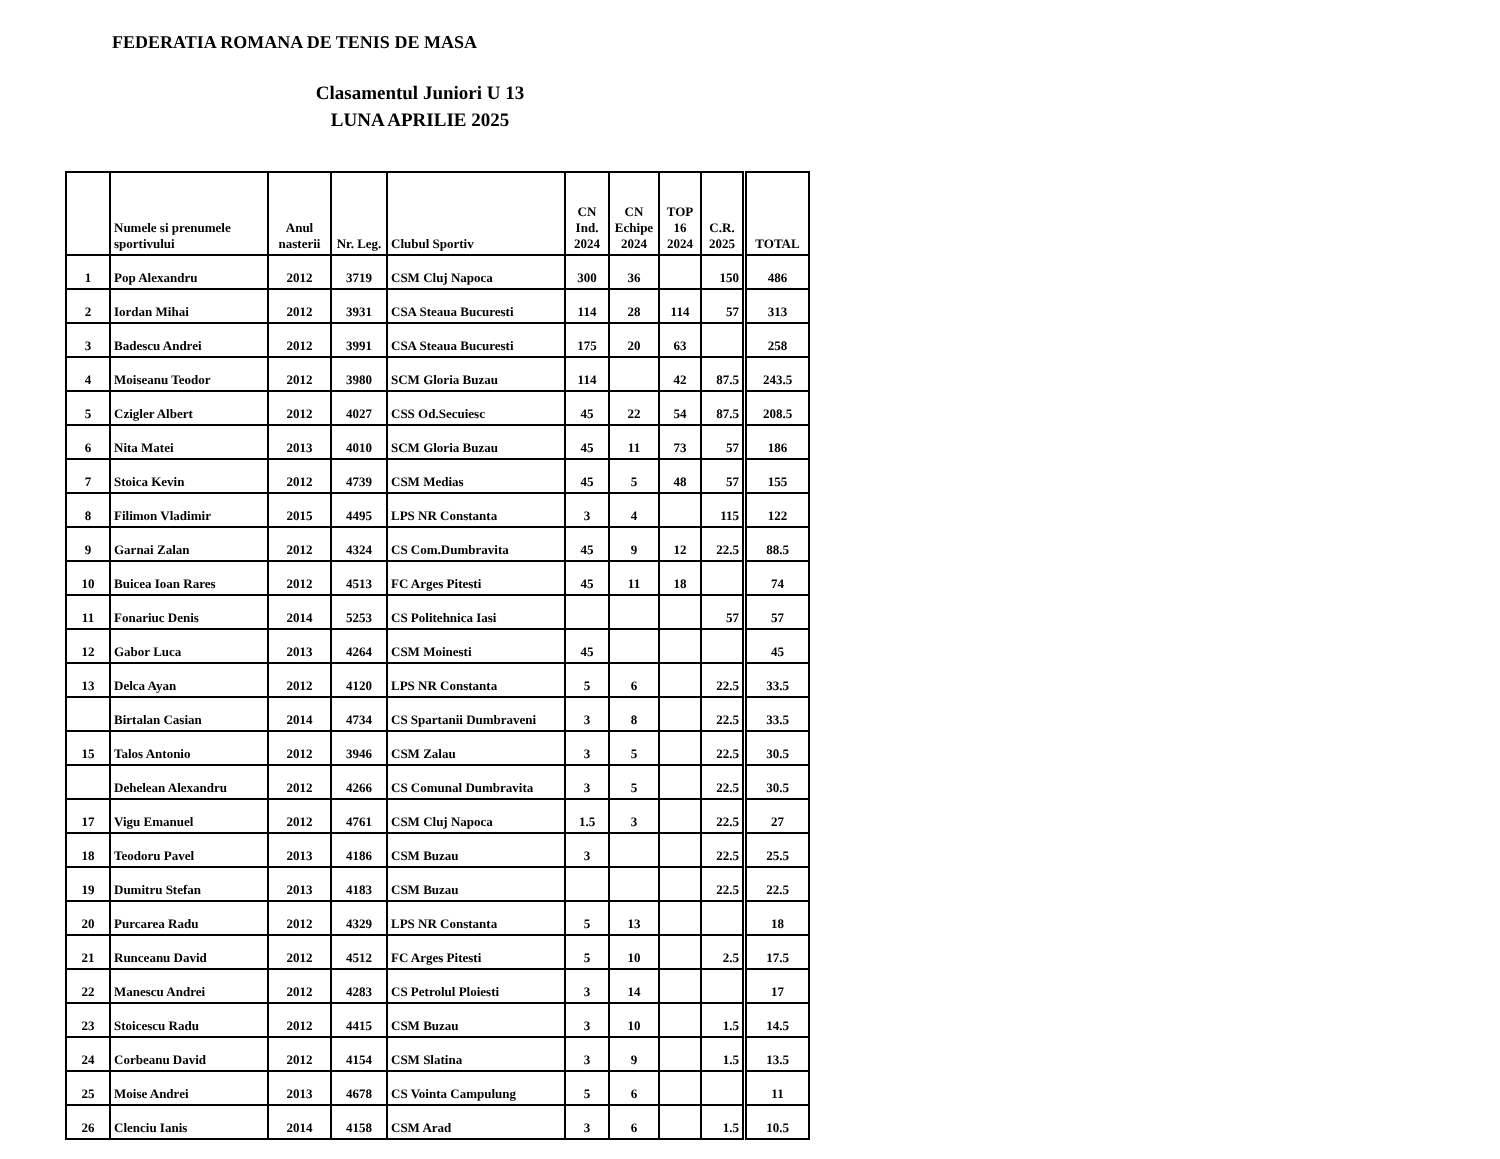FEDERATIA ROMANA DE TENIS DE MASA
Clasamentul Juniori U 13
LUNA APRILIE 2025
| | Numele si prenumele sportivului | Anul nasterii | Nr. Leg. | Clubul Sportiv | CN Ind. 2024 | CN Echipe 2024 | TOP 16 2024 | C.R. 2025 | TOTAL |
| --- | --- | --- | --- | --- | --- | --- | --- | --- | --- |
| 1 | Pop Alexandru | 2012 | 3719 | CSM Cluj Napoca | 300 | 36 | | 150 | 486 |
| 2 | Iordan Mihai | 2012 | 3931 | CSA Steaua Bucuresti | 114 | 28 | 114 | 57 | 313 |
| 3 | Badescu Andrei | 2012 | 3991 | CSA Steaua Bucuresti | 175 | 20 | 63 | | 258 |
| 4 | Moiseanu Teodor | 2012 | 3980 | SCM Gloria Buzau | 114 | | 42 | 87.5 | 243.5 |
| 5 | Czigler Albert | 2012 | 4027 | CSS Od.Secuiesc | 45 | 22 | 54 | 87.5 | 208.5 |
| 6 | Nita Matei | 2013 | 4010 | SCM Gloria Buzau | 45 | 11 | 73 | 57 | 186 |
| 7 | Stoica Kevin | 2012 | 4739 | CSM Medias | 45 | 5 | 48 | 57 | 155 |
| 8 | Filimon Vladimir | 2015 | 4495 | LPS NR Constanta | 3 | 4 | | 115 | 122 |
| 9 | Garnai Zalan | 2012 | 4324 | CS Com.Dumbravita | 45 | 9 | 12 | 22.5 | 88.5 |
| 10 | Buicea Ioan Rares | 2012 | 4513 | FC Arges Pitesti | 45 | 11 | 18 | | 74 |
| 11 | Fonariuc Denis | 2014 | 5253 | CS Politehnica Iasi | | | | 57 | 57 |
| 12 | Gabor Luca | 2013 | 4264 | CSM Moinesti | 45 | | | | 45 |
| 13 | Delca Ayan | 2012 | 4120 | LPS NR Constanta | 5 | 6 | | 22.5 | 33.5 |
| | Birtalan Casian | 2014 | 4734 | CS Spartanii Dumbraveni | 3 | 8 | | 22.5 | 33.5 |
| 15 | Talos Antonio | 2012 | 3946 | CSM Zalau | 3 | 5 | | 22.5 | 30.5 |
| | Dehelean Alexandru | 2012 | 4266 | CS Comunal Dumbravita | 3 | 5 | | 22.5 | 30.5 |
| 17 | Vigu Emanuel | 2012 | 4761 | CSM Cluj Napoca | 1.5 | 3 | | 22.5 | 27 |
| 18 | Teodoru Pavel | 2013 | 4186 | CSM Buzau | 3 | | | 22.5 | 25.5 |
| 19 | Dumitru Stefan | 2013 | 4183 | CSM Buzau | | | | 22.5 | 22.5 |
| 20 | Purcarea Radu | 2012 | 4329 | LPS NR Constanta | 5 | 13 | | | 18 |
| 21 | Runceanu David | 2012 | 4512 | FC Arges Pitesti | 5 | 10 | | 2.5 | 17.5 |
| 22 | Manescu Andrei | 2012 | 4283 | CS Petrolul Ploiesti | 3 | 14 | | | 17 |
| 23 | Stoicescu Radu | 2012 | 4415 | CSM Buzau | 3 | 10 | | 1.5 | 14.5 |
| 24 | Corbeanu David | 2012 | 4154 | CSM Slatina | 3 | 9 | | 1.5 | 13.5 |
| 25 | Moise Andrei | 2013 | 4678 | CS Vointa Campulung | 5 | 6 | | | 11 |
| 26 | Clenciu Ianis | 2014 | 4158 | CSM Arad | 3 | 6 | | 1.5 | 10.5 |